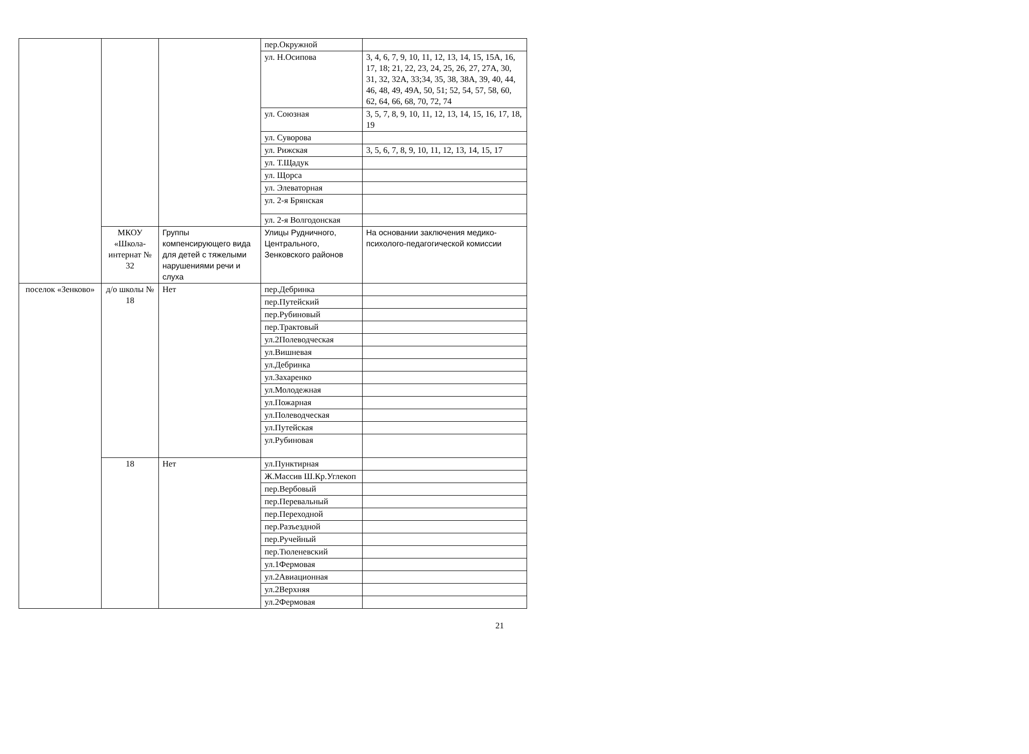| | | | пер.Окружной | |
| | | | ул. Н.Осипова | 3, 4, 6, 7, 9, 10, 11, 12, 13, 14, 15, 15А, 16, 17, 18; 21, 22, 23, 24, 25, 26, 27, 27А, 30, 31, 32, 32А, 33;34, 35, 38, 38А, 39, 40, 44, 46, 48, 49, 49А, 50, 51; 52, 54, 57, 58, 60, 62, 64, 66, 68, 70, 72, 74 |
| | | | ул. Союзная | 3, 5, 7, 8, 9, 10, 11, 12, 13, 14, 15, 16, 17, 18, 19 |
| | | | ул. Суворова | |
| | | | ул. Рижская | 3, 5, 6, 7, 8, 9, 10, 11, 12, 13, 14, 15, 17 |
| | | | ул. Т.Щадук | |
| | | | ул. Щорса | |
| | | | ул. Элеваторная | |
| | | | ул. 2-я Брянская | |
| | | | ул. 2-я Волгодонская | |
| | МКОУ «Школа-интернат № 32 | Группы компенсирующего вида для детей с тяжелыми нарушениями речи и слуха | Улицы Рудничного, Центрального, Зенковского районов | На основании заключения медико-психолого-педагогической комиссии |
| поселок «Зенково» | д/о школы № 18 | Нет | пер.Дебринка | |
| | | | пер.Путейский | |
| | | | пер.Рубиновый | |
| | | | пер.Трактовый | |
| | | | ул.2Полеводческая | |
| | | | ул.Вишневая | |
| | | | ул.Дебринка | |
| | | | ул.Захаренко | |
| | | | ул.Молодежная | |
| | | | ул.Пожарная | |
| | | | ул.Полеводческая | |
| | | | ул.Путейская | |
| | | | ул.Рубиновая | |
| | 18 | Нет | ул.Пунктирная | |
| | | | Ж.Массив Ш.Кр.Углекоп | |
| | | | пер.Вербовый | |
| | | | пер.Перевальный | |
| | | | пер.Переходной | |
| | | | пер.Разъездной | |
| | | | пер.Ручейный | |
| | | | пер.Тюленевский | |
| | | | ул.1Фермовая | |
| | | | ул.2Авиационная | |
| | | | ул.2Верхняя | |
| | | | ул.2Фермовая | |
21